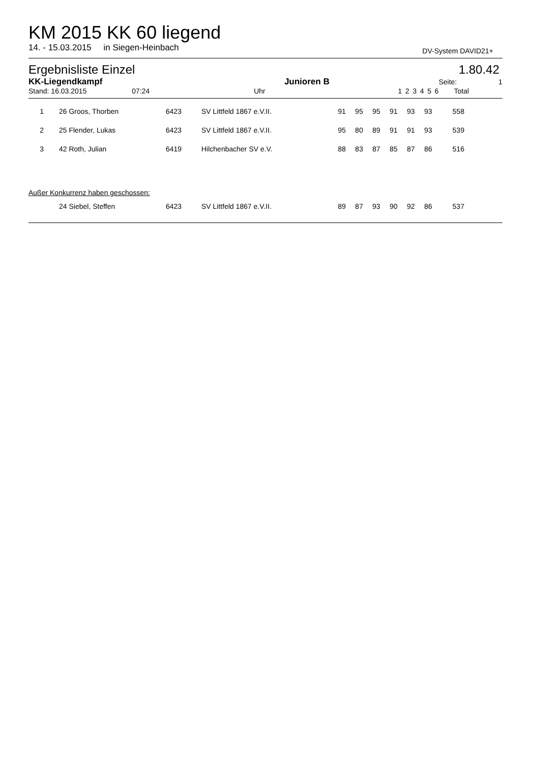KM 2015 KK 60 liegend
14. - 15.03.2015 in Siegen-Heinbach DV-System DAVID21+
Ergebnisliste Einzel 1.80.42
| KK-Liegendkampf | Junioren B | | | | | | | | Seite: | 1 |
| Stand: 16.03.2015 07:24 | Uhr | | 1 | 2 | 3 | 4 | 5 | 6 | Total | |
| 1 | 26 Groos, Thorben | 6423 | SV Littfeld 1867 e.V.II. | 91 | 95 | 95 | 91 | 93 | 93 | 558 |
| 2 | 25 Flender, Lukas | 6423 | SV Littfeld 1867 e.V.II. | 95 | 80 | 89 | 91 | 91 | 93 | 539 |
| 3 | 42 Roth, Julian | 6419 | Hilchenbacher SV e.V. | 88 | 83 | 87 | 85 | 87 | 86 | 516 |
Außer Konkurrenz haben geschossen:
| | 24 Siebel, Steffen | 6423 | SV Littfeld 1867 e.V.II. | 89 | 87 | 93 | 90 | 92 | 86 | 537 |